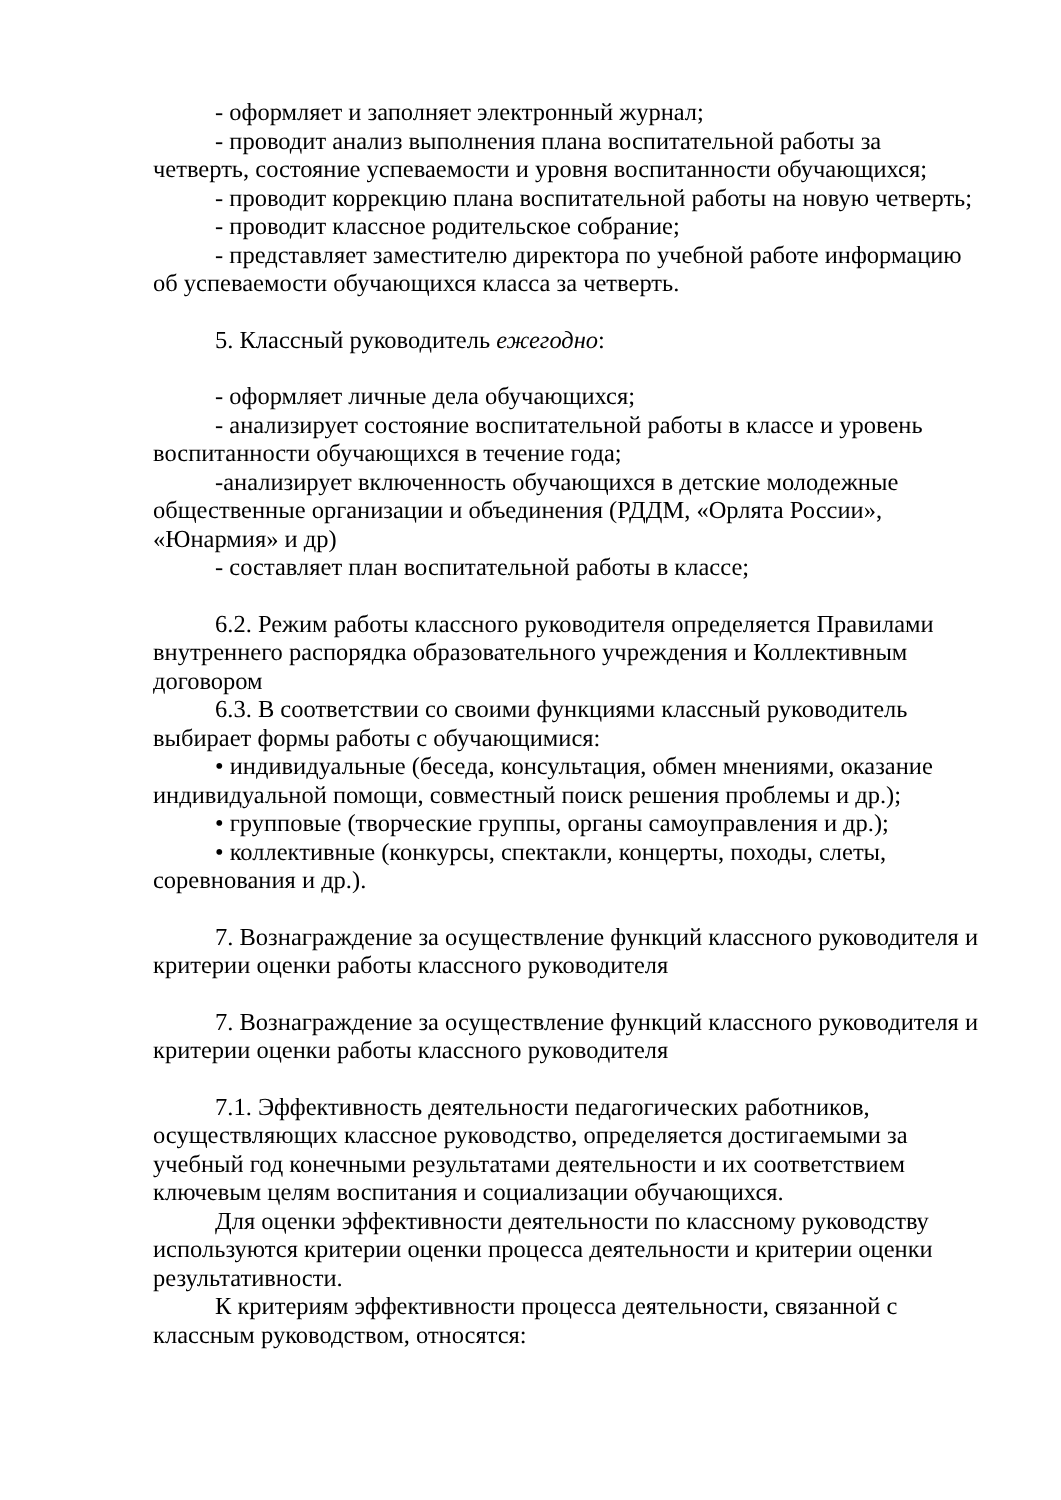- оформляет и заполняет электронный журнал;
- проводит анализ выполнения плана воспитательной работы за четверть, состояние успеваемости и уровня воспитанности обучающихся;
- проводит коррекцию плана воспитательной работы на новую четверть;
- проводит классное родительское собрание;
- представляет заместителю директора по учебной работе информацию об успеваемости обучающихся класса за четверть.
5. Классный руководитель ежегодно:
- оформляет личные дела обучающихся;
- анализирует состояние воспитательной работы в классе и уровень воспитанности обучающихся в течение года;
-анализирует включенность обучающихся в детские молодежные общественные организации и объединения (РДДМ, «Орлята России», «Юнармия» и др)
- составляет план воспитательной работы в классе;
6.2. Режим работы классного руководителя определяется Правилами внутреннего распорядка образовательного учреждения и Коллективным договором
6.3. В соответствии со своими функциями классный руководитель выбирает формы работы с обучающимися:
• индивидуальные (беседа, консультация, обмен мнениями, оказание индивидуальной помощи, совместный поиск решения проблемы и др.);
• групповые (творческие группы, органы самоуправления и др.);
• коллективные (конкурсы, спектакли, концерты, походы, слеты, соревнования и др.).
7. Вознаграждение за осуществление функций классного руководителя и критерии оценки работы классного руководителя
7. Вознаграждение за осуществление функций классного руководителя и критерии оценки работы классного руководителя
7.1. Эффективность деятельности педагогических работников, осуществляющих классное руководство, определяется достигаемыми за учебный год конечными результатами деятельности и их соответствием ключевым целям воспитания и социализации обучающихся.
Для оценки эффективности деятельности по классному руководству используются критерии оценки процесса деятельности и критерии оценки результативности.
К критериям эффективности процесса деятельности, связанной с классным руководством, относятся: